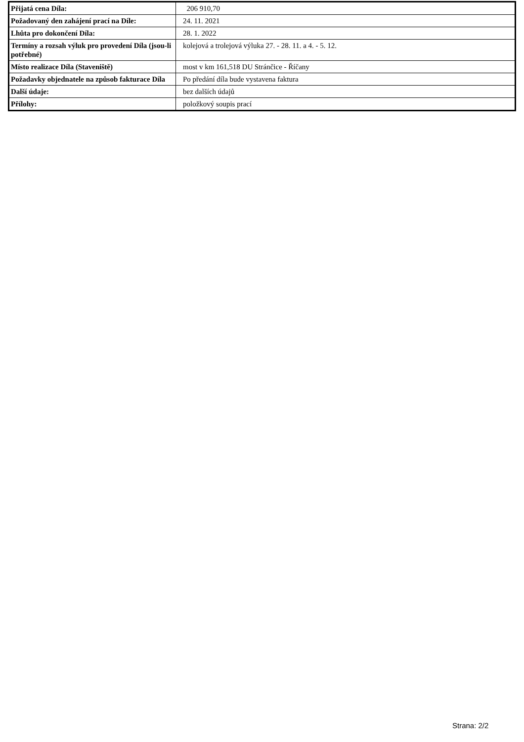| Přijatá cena Díla: | 206 910,70 |
| Požadovaný den zahájení prací na Díle: | 24. 11. 2021 |
| Lhůta pro dokončení Díla: | 28. 1. 2022 |
| Termíny a rozsah výluk pro provedení Díla (jsou-li potřebné) | kolejová a trolejová výluka 27. - 28. 11. a 4. - 5. 12. |
| Místo realizace Díla (Staveniště) | most v km 161,518 DU Stránčice - Říčany |
| Požadavky objednatele na způsob fakturace Díla | Po předání díla bude vystavena faktura |
| Další údaje: | bez dalších údajů |
| Přílohy: | položkový soupis prací |
Strana: 2/2